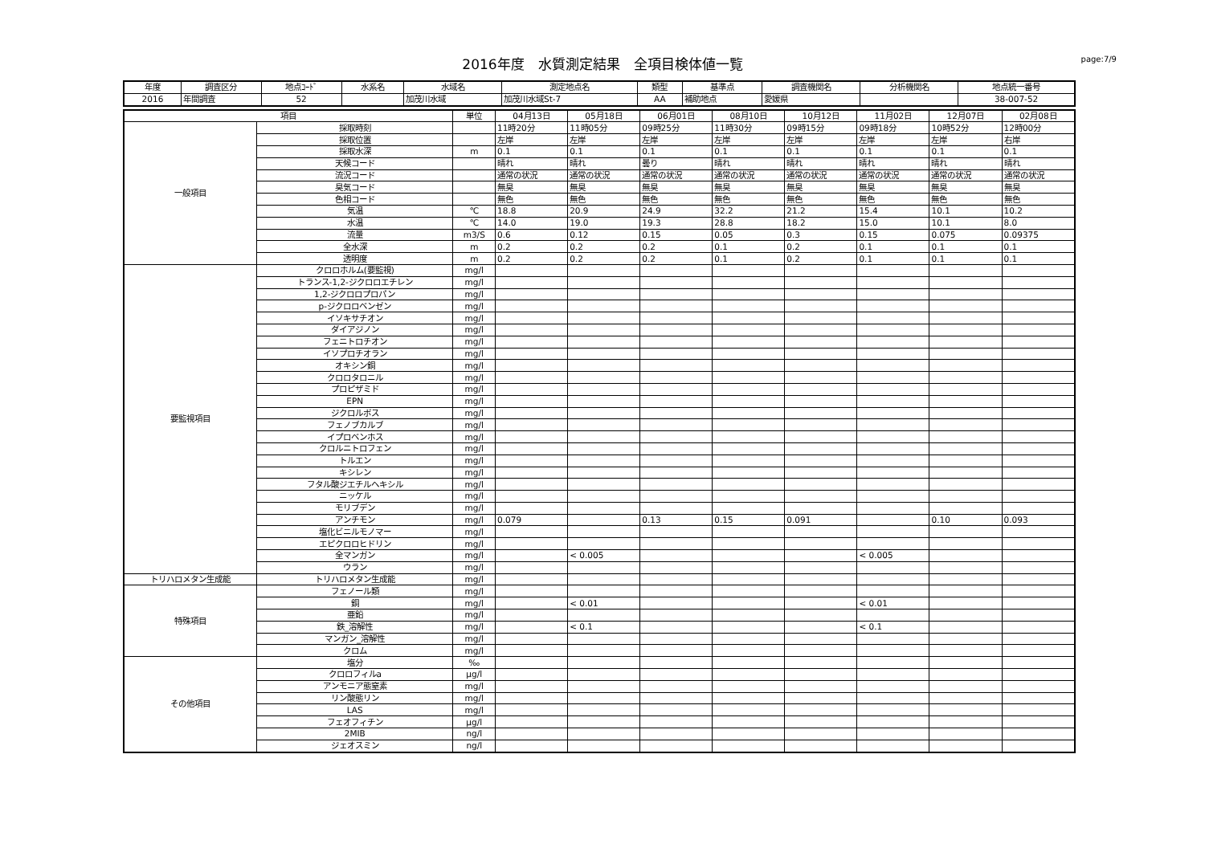2016年度　水質測定結果　全項目検体値一覧
page:7/9
| 年度 | 調査区分 | 地点ｺｰﾄﾞ | 水系名 | 水域名 | 測定地点名 | 類型 | 基準点 | 調査機関名 | 分析機関名 | 地点統一番号 |
| --- | --- | --- | --- | --- | --- | --- | --- | --- | --- | --- |
| 2016 | 年間調査 | 52 | | 加茂川水域 | 加茂川水域St-7 | AA | 補助地点 | 愛媛県 | | 38-007-52 |
| 項目 | | 単位 | 04月13日 | 05月18日 | 06月01日 | 08月10日 | 10月12日 | 11月02日 | 12月07日 | 02月08日 |
| --- | --- | --- | --- | --- | --- | --- | --- | --- | --- | --- |
| 一般項目 | 採取時刻 | | 11時20分 | 11時05分 | 09時25分 | 11時30分 | 09時15分 | 09時18分 | 10時52分 | 12時00分 |
| | 採取位置 | | 左岸 | 左岸 | 左岸 | 左岸 | 左岸 | 左岸 | 左岸 | 右岸 |
| | 採取水深 | m | 0.1 | 0.1 | 0.1 | 0.1 | 0.1 | 0.1 | 0.1 | 0.1 |
| | 天候コード | | 晴れ | 晴れ | 曇り | 晴れ | 晴れ | 晴れ | 晴れ | 晴れ |
| | 流況コード | | 通常の状況 | 通常の状況 | 通常の状況 | 通常の状況 | 通常の状況 | 通常の状況 | 通常の状況 | 通常の状況 |
| | 臭気コード | | 無臭 | 無臭 | 無臭 | 無臭 | 無臭 | 無臭 | 無臭 | 無臭 |
| | 色相コード | | 無色 | 無色 | 無色 | 無色 | 無色 | 無色 | 無色 | 無色 |
| | 気温 | ℃ | 18.8 | 20.9 | 24.9 | 32.2 | 21.2 | 15.4 | 10.1 | 10.2 |
| | 水温 | ℃ | 14.0 | 19.0 | 19.3 | 28.8 | 18.2 | 15.0 | 10.1 | 8.0 |
| | 流量 | m3/S | 0.6 | 0.12 | 0.15 | 0.05 | 0.3 | 0.15 | 0.075 | 0.09375 |
| | 全水深 | m | 0.2 | 0.2 | 0.2 | 0.1 | 0.2 | 0.1 | 0.1 | 0.1 |
| | 透明度 | m | 0.2 | 0.2 | 0.2 | 0.1 | 0.2 | 0.1 | 0.1 | 0.1 |
| 要監視項目 | クロロホルム(要監視) | mg/l | | | | | | | | |
| | トランス-1,2-ジクロロエチレン | mg/l | | | | | | | | |
| | 1,2-ジクロロプロパン | mg/l | | | | | | | | |
| | p-ジクロロベンゼン | mg/l | | | | | | | | |
| | イソキサチオン | mg/l | | | | | | | | |
| | ダイアジノン | mg/l | | | | | | | | |
| | フェニトロチオン | mg/l | | | | | | | | |
| | イソプロチオラン | mg/l | | | | | | | | |
| | オキシン銅 | mg/l | | | | | | | | |
| | クロロタロニル | mg/l | | | | | | | | |
| | プロピザミド | mg/l | | | | | | | | |
| | EPN | mg/l | | | | | | | | |
| | ジクロルボス | mg/l | | | | | | | | |
| | フェノブカルブ | mg/l | | | | | | | | |
| | イプロベンホス | mg/l | | | | | | | | |
| | クロルニトロフェン | mg/l | | | | | | | | |
| | トルエン | mg/l | | | | | | | | |
| | キシレン | mg/l | | | | | | | | |
| | フタル酸ジエチルヘキシル | mg/l | | | | | | | | |
| | ニッケル | mg/l | | | | | | | | |
| | モリブデン | mg/l | | | | | | | | |
| | アンチモン | mg/l | 0.079 | | 0.13 | 0.15 | 0.091 | | 0.10 | 0.093 |
| | 塩化ビニルモノマー | mg/l | | | | | | | | |
| | エピクロロヒドリン | mg/l | | | | | | | | |
| | 全マンガン | mg/l | | < 0.005 | | | | < 0.005 | | |
| | ウラン | mg/l | | | | | | | | |
| トリハロメタン生成能 | トリハロメタン生成能 | mg/l | | | | | | | | |
| 特殊項目 | フェノール類 | mg/l | | | | | | | | |
| | 銅 | mg/l | | < 0.01 | | | | < 0.01 | | |
| | 亜鉛 | mg/l | | | | | | | | |
| | 鉄_溶解性 | mg/l | | < 0.1 | | | | < 0.1 | | |
| | マンガン_溶解性 | mg/l | | | | | | | | |
| | クロム | mg/l | | | | | | | | |
| その他項目 | 塩分 | ‰ | | | | | | | | |
| | クロロフィルa | μg/l | | | | | | | | |
| | アンモニア態窒素 | mg/l | | | | | | | | |
| | リン酸態リン | mg/l | | | | | | | | |
| | LAS | mg/l | | | | | | | | |
| | フェオフィチン | μg/l | | | | | | | | |
| | 2MIB | ng/l | | | | | | | | |
| | ジェオスミン | ng/l | | | | | | | | |